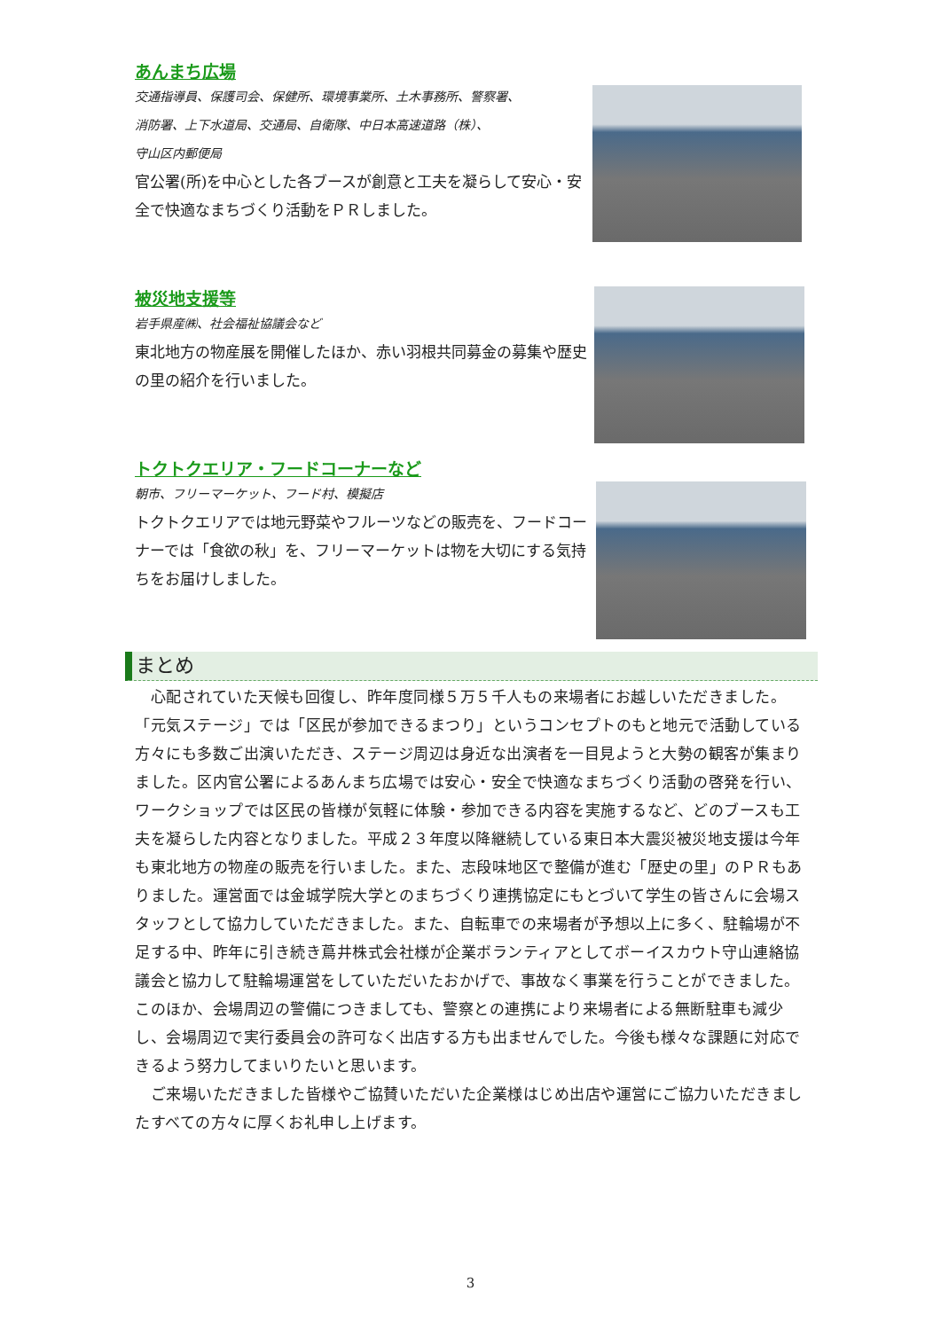あんまち広場
交通指導員、保護司会、保健所、環境事業所、土木事務所、警察署、
消防署、上下水道局、交通局、自衛隊、中日本高速道路（株）、
守山区内郵便局
官公署(所)を中心とした各ブースが創意と工夫を凝らして安心・安全で快適なまちづくり活動をＰＲしました。
被災地支援等
岩手県産㈱、社会福祉協議会など
東北地方の物産展を開催したほか、赤い羽根共同募金の募集や歴史の里の紹介を行いました。
トクトクエリア・フードコーナーなど
朝市、フリーマーケット、フード村、模擬店
トクトクエリアでは地元野菜やフルーツなどの販売を、フードコーナーでは「食欲の秋」を、フリーマーケットは物を大切にする気持ちをお届けしました。
まとめ
　心配されていた天候も回復し、昨年度同様５万５千人もの来場者にお越しいただきました。
「元気ステージ」では「区民が参加できるまつり」というコンセプトのもと地元で活動している方々にも多数ご出演いただき、ステージ周辺は身近な出演者を一目見ようと大勢の観客が集まりました。区内官公署によるあんまち広場では安心・安全で快適なまちづくり活動の啓発を行い、ワークショップでは区民の皆様が気軽に体験・参加できる内容を実施するなど、どのブースも工夫を凝らした内容となりました。平成２３年度以降継続している東日本大震災被災地支援は今年も東北地方の物産の販売を行いました。また、志段味地区で整備が進む「歴史の里」のＰＲもありました。運営面では金城学院大学とのまちづくり連携協定にもとづいて学生の皆さんに会場スタッフとして協力していただきました。また、自転車での来場者が予想以上に多く、駐輪場が不足する中、昨年に引き続き蔦井株式会社様が企業ボランティアとしてボーイスカウト守山連絡協議会と協力して駐輪場運営をしていただいたおかげで、事故なく事業を行うことができました。このほか、会場周辺の警備につきましても、警察との連携により来場者による無断駐車も減少し、会場周辺で実行委員会の許可なく出店する方も出ませんでした。今後も様々な課題に対応できるよう努力してまいりたいと思います。
　ご来場いただきました皆様やご協賛いただいた企業様はじめ出店や運営にご協力いただきましたすべての方々に厚くお礼申し上げます。
3